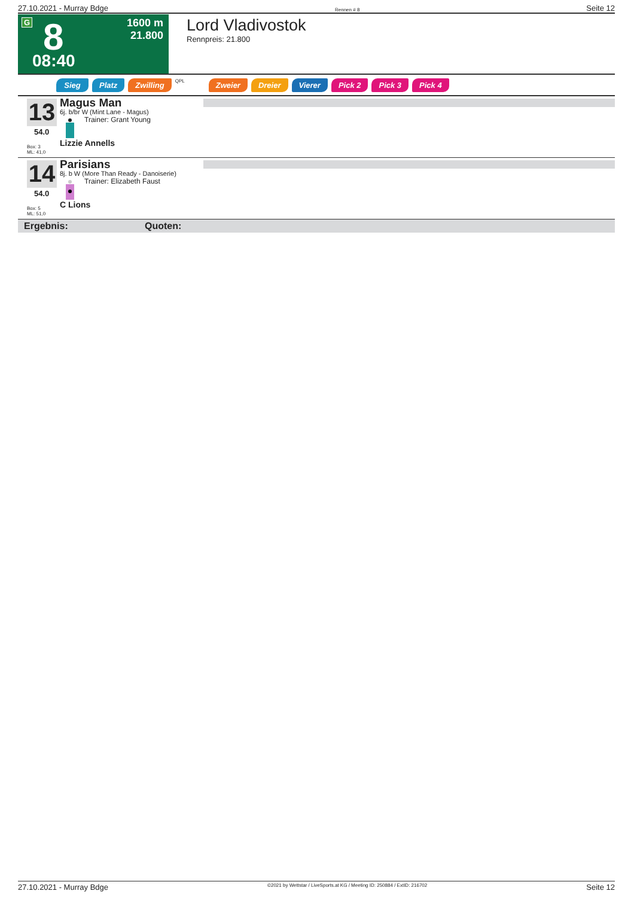27.10.2021 - Murray Bdge Rennen # 8 Seite 12
G 8
08:40
1600 m
21.800
Lord Vladivostok
Rennpreis: 21.800
Sieg Platz Zwilling QPL Zweier Dreier Vierer Pick 2 Pick 3 Pick 4
13
54.0
Box: 3
ML: 41,0
Magus Man
6j. b/br W (Mint Lane - Magus)
Trainer: Grant Young
Lizzie Annells
14
54.0
Box: 5
ML: 51,0
Parisians
8j. b W (More Than Ready - Danoiserie)
Trainer: Elizabeth Faust
C Lions
Ergebnis: Quoten:
27.10.2021 - Murray Bdge ©2021 by Wettstar / LiveSports.at KG / Meeting ID: 250884 / ExtID: 216702 Seite 12